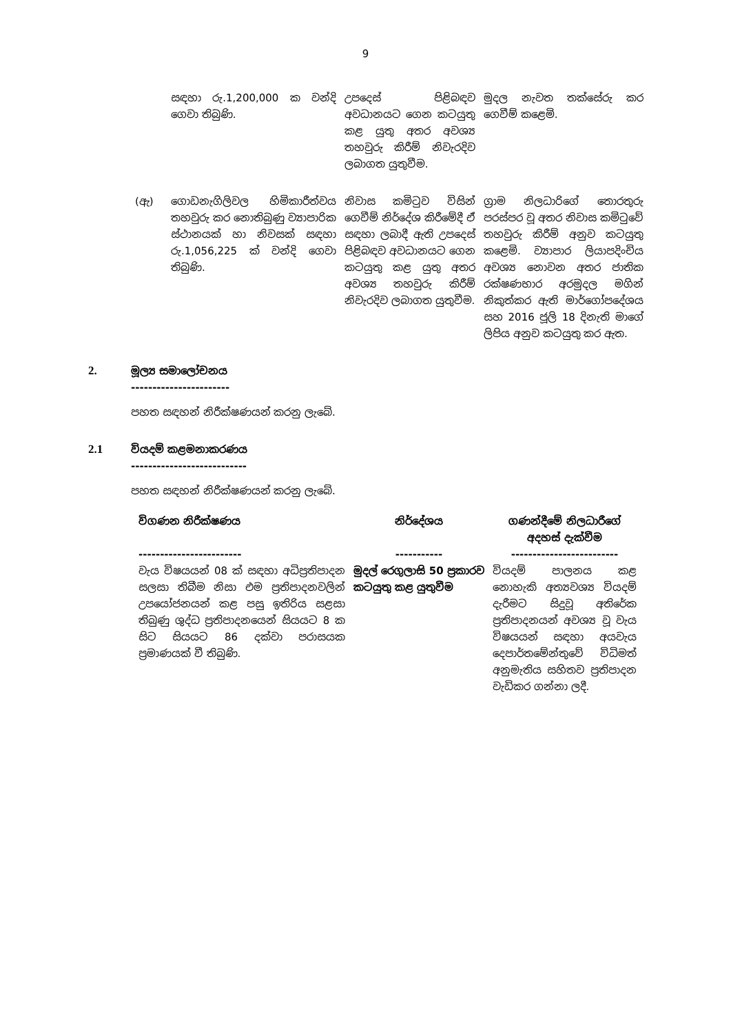9
| | සඳහා රු.1,200,000 ක වන්දි ගෙවා තිබුණි. | උපදෙස් පිළිබඳව අවධානයට ගෙන කටයුතු කළ යුතු අතර අවශ්‍ය තහවුරු කිරීම් නිවැරදිව ලබාගත යුතුවීම. | මුදල නැවත තක්සේරු කර ගෙවීම් කළෙමි. |
| (ඇ) | ගොඩනැගිලිවල හිමිකාරීත්වය තහවුරු කර නොතිබුණු ව්‍යාපාරික ස්ථානයක් හා නිවසක් සඳහා රු.1,056,225 ක් වන්දි ගෙවා තිබුණි. | නිවාස කමිටුව විසින් ගෙවීම් නිර්දේශ කිරීමේදී ඒ සඳහා ලබාදී ඇති උපදෙස් පිළිබඳව අවධානයට ගෙන කටයුතු කළ යුතු අතර අවශ්‍ය තහවුරු කිරීම් නිවැරදිව ලබාගත යුතුවීම. | ග්‍රාම නිලධාරිගේ තොරතුරු පරස්පර වූ අතර නිවාස කමිටුවේ තහවුරු කිරීම් අනුව කටයුතු කළෙමි. ව්‍යාපාර ලියාපදිංචිය අවශ්‍ය නොවන අතර ජාතික රක්ෂණභාර අරමුදල මගින් නිකුත්කර ඇති මාර්ගෝපදේශය සහ 2016 ජූලි 18 දිනැති මාගේ ලිපිය අනුව කටයුතු කර ඇත. |
2. මූල්‍ය සමාලෝචනය
-----------------------
පහත සඳහන් නිරීක්ෂණයන් කරනු ලැබේ.
2.1 වියදම් කළමනාකරණය
---------------------------
පහත සඳහන් නිරීක්ෂණයන් කරනු ලැබේ.
| විගණන නිරීක්ෂණය ------------------------ | නිර්දේශය ----------- | ගණන්දීමේ නිලධාරීගේ අදහස් දැක්වීම ------------------------- |
| --- | --- | --- |
| වැය විෂයයන් 08 ක් සඳහා අධිප්‍රතිපාදන සලසා තිබීම නිසා එම ප්‍රතිපාදනවලින් උපයෝජනයන් කළ පසු ඉතිරිය සළසා තිබුණු ශුද්ධ ප්‍රතිපාදනයෙන් සියයට 8 ක සිට සියයට 86 දක්වා පරාසයක ප්‍රමාණයක් වී තිබුණි. | මුදල් රෙගුලාසි 50 ප්‍රකාරව කටයුතු කළ යුතුවීම | වියදම් පාලනය කළ නොහැකි අත්‍යවශ්‍ය වියදම් දැරීමට සිදුවූ අතිරේක ප්‍රතිපාදනයන් අවශ්‍ය වූ වැය විෂයයන් සඳහා අයවැය දෙපාර්තමේන්තුවේ විධිමත් අනුමැතිය සහිතව ප්‍රතිපාදන වැඩිකර ගන්නා ලදී. |